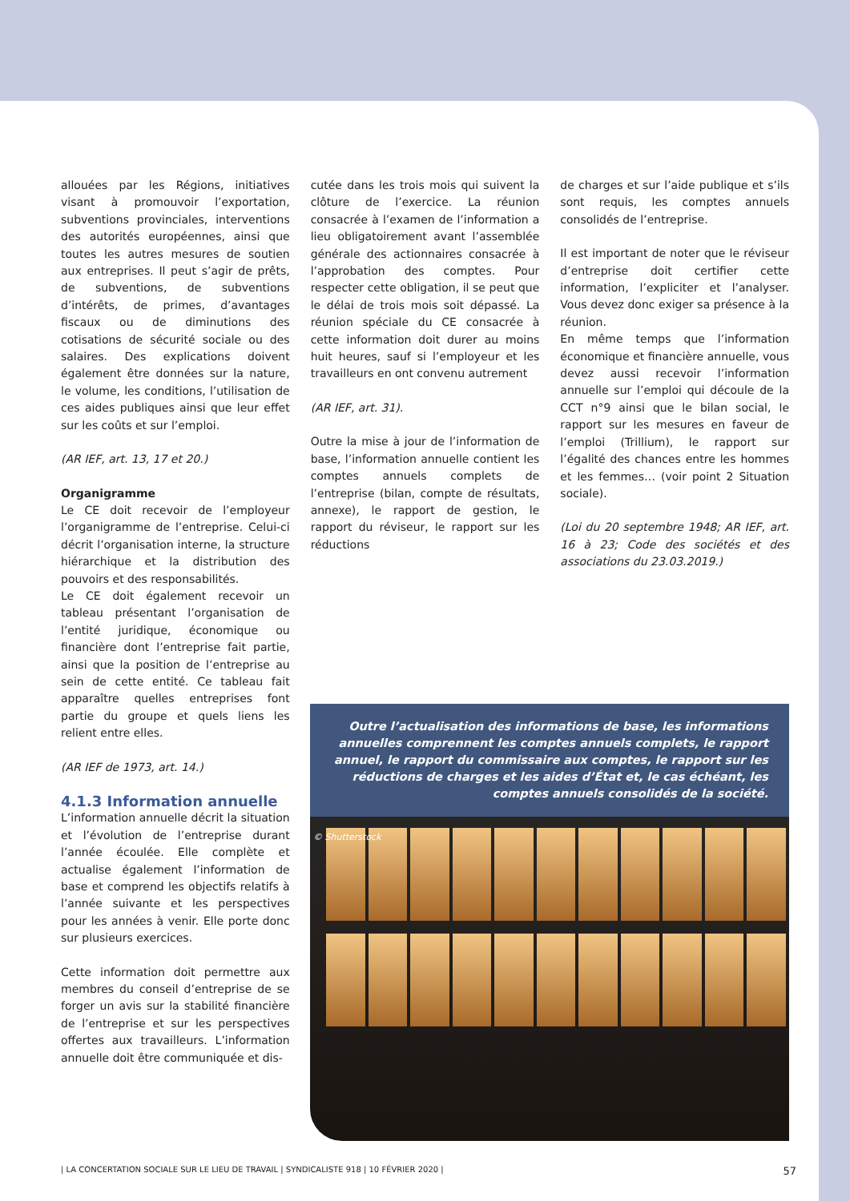allouées par les Régions, initiatives visant à promouvoir l’exportation, subventions provinciales, interventions des autorités européennes, ainsi que toutes les autres mesures de soutien aux entreprises. Il peut s’agir de prêts, de subventions, de subventions d’intérêts, de primes, d’avantages fiscaux ou de diminutions des cotisations de sécurité sociale ou des salaires. Des explications doivent également être données sur la nature, le volume, les conditions, l’utilisation de ces aides publiques ainsi que leur effet sur les coûts et sur l’emploi.
(AR IEF, art. 13, 17 et 20.)
Organigramme
Le CE doit recevoir de l’employeur l’organigramme de l’entreprise. Celui-ci décrit l’organisation interne, la structure hiérarchique et la distribution des pouvoirs et des responsabilités.
Le CE doit également recevoir un tableau présentant l’organisation de l’entité juridique, économique ou financière dont l’entreprise fait partie, ainsi que la position de l’entreprise au sein de cette entité. Ce tableau fait apparaître quelles entreprises font partie du groupe et quels liens les relient entre elles.
(AR IEF de 1973, art. 14.)
4.1.3 Information annuelle
L’information annuelle décrit la situation et l’évolution de l’entreprise durant l’année écoulée. Elle complète et actualise également l’information de base et comprend les objectifs relatifs à l’année suivante et les perspectives pour les années à venir. Elle porte donc sur plusieurs exercices.
Cette information doit permettre aux membres du conseil d’entreprise de se forger un avis sur la stabilité financière de l’entreprise et sur les perspectives offertes aux travailleurs. L’information annuelle doit être communiquée et dis-
cutée dans les trois mois qui suivent la clôture de l’exercice. La réunion consacrée à l’examen de l’information a lieu obligatoirement avant l’assemblée générale des actionnaires consacrée à l’approbation des comptes. Pour respecter cette obligation, il se peut que le délai de trois mois soit dépassé. La réunion spéciale du CE consacrée à cette information doit durer au moins huit heures, sauf si l’employeur et les travailleurs en ont convenu autrement
(AR IEF, art. 31).
Outre la mise à jour de l’information de base, l’information annuelle contient les comptes annuels complets de l’entreprise (bilan, compte de résultats, annexe), le rapport de gestion, le rapport du réviseur, le rapport sur les réductions
de charges et sur l’aide publique et s’ils sont requis, les comptes annuels consolidés de l’entreprise.
Il est important de noter que le réviseur d’entreprise doit certifier cette information, l’expliciter et l’analyser. Vous devez donc exiger sa présence à la réunion.
En même temps que l’information économique et financière annuelle, vous devez aussi recevoir l’information annuelle sur l’emploi qui découle de la CCT n°9 ainsi que le bilan social, le rapport sur les mesures en faveur de l’emploi (Trillium), le rapport sur l’égalité des chances entre les hommes et les femmes… (voir point 2 Situation sociale).
(Loi du 20 septembre 1948; AR IEF, art. 16 à 23; Code des sociétés et des associations du 23.03.2019.)
Outre l’actualisation des informations de base, les informations annuelles comprennent les comptes annuels complets, le rapport annuel, le rapport du commissaire aux comptes, le rapport sur les réductions de charges et les aides d’État et, le cas échéant, les comptes annuels consolidés de la société.
© Shutterstock
| LA CONCERTATION SOCIALE SUR LE LIEU DE TRAVAIL | SYNDICALISTE 918 | 10 FÉVRIER 2020 | 57